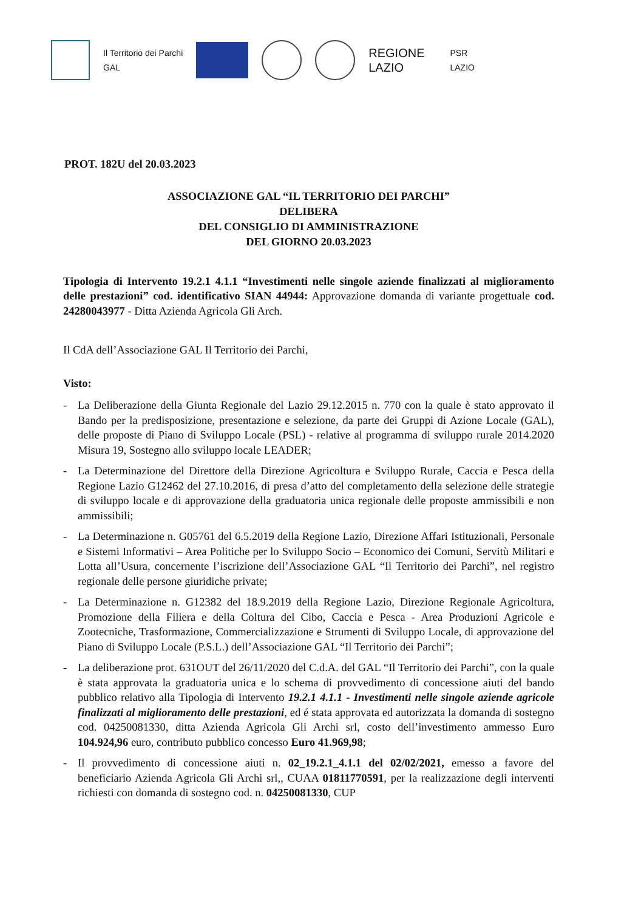Il Territorio dei Parchi
GAL
REGIONE
LAZIO
PSR
LAZIO
PROT. 182U del 20.03.2023
ASSOCIAZIONE GAL “IL TERRITORIO DEI PARCHI”
DELIBERA
DEL CONSIGLIO DI AMMINISTRAZIONE
DEL GIORNO 20.03.2023
Tipologia di Intervento 19.2.1 4.1.1 “Investimenti nelle singole aziende finalizzati al miglioramento delle prestazioni” cod. identificativo SIAN 44944: Approvazione domanda di variante progettuale cod. 24280043977 - Ditta Azienda Agricola Gli Arch.
Il CdA dell’Associazione GAL Il Territorio dei Parchi,
Visto:
- La Deliberazione della Giunta Regionale del Lazio 29.12.2015 n. 770 con la quale è stato approvato il Bando per la predisposizione, presentazione e selezione, da parte dei Gruppi di Azione Locale (GAL), delle proposte di Piano di Sviluppo Locale (PSL) - relative al programma di sviluppo rurale 2014.2020 Misura 19, Sostegno allo sviluppo locale LEADER;
- La Determinazione del Direttore della Direzione Agricoltura e Sviluppo Rurale, Caccia e Pesca della Regione Lazio G12462 del 27.10.2016, di presa d’atto del completamento della selezione delle strategie di sviluppo locale e di approvazione della graduatoria unica regionale delle proposte ammissibili e non ammissibili;
- La Determinazione n. G05761 del 6.5.2019 della Regione Lazio, Direzione Affari Istituzionali, Personale e Sistemi Informativi – Area Politiche per lo Sviluppo Socio – Economico dei Comuni, Servitù Militari e Lotta all’Usura, concernente l’iscrizione dell’Associazione GAL “Il Territorio dei Parchi”, nel registro regionale delle persone giuridiche private;
- La Determinazione n. G12382 del 18.9.2019 della Regione Lazio, Direzione Regionale Agricoltura, Promozione della Filiera e della Coltura del Cibo, Caccia e Pesca - Area Produzioni Agricole e Zootecniche, Trasformazione, Commercializzazione e Strumenti di Sviluppo Locale, di approvazione del Piano di Sviluppo Locale (P.S.L.) dell’Associazione GAL “Il Territorio dei Parchi”;
- La deliberazione prot. 631OUT del 26/11/2020 del C.d.A. del GAL “Il Territorio dei Parchi”, con la quale è stata approvata la graduatoria unica e lo schema di provvedimento di concessione aiuti del bando pubblico relativo alla Tipologia di Intervento 19.2.1 4.1.1 - Investimenti nelle singole aziende agricole finalizzati al miglioramento delle prestazioni, ed é stata approvata ed autorizzata la domanda di sostegno cod. 04250081330, ditta Azienda Agricola Gli Archi srl, costo dell’investimento ammesso Euro 104.924,96 euro, contributo pubblico concesso Euro 41.969,98;
- Il provvedimento di concessione aiuti n. 02_19.2.1_4.1.1 del 02/02/2021, emesso a favore del beneficiario Azienda Agricola Gli Archi srl,, CUAA 01811770591, per la realizzazione degli interventi richiesti con domanda di sostegno cod. n. 04250081330, CUP